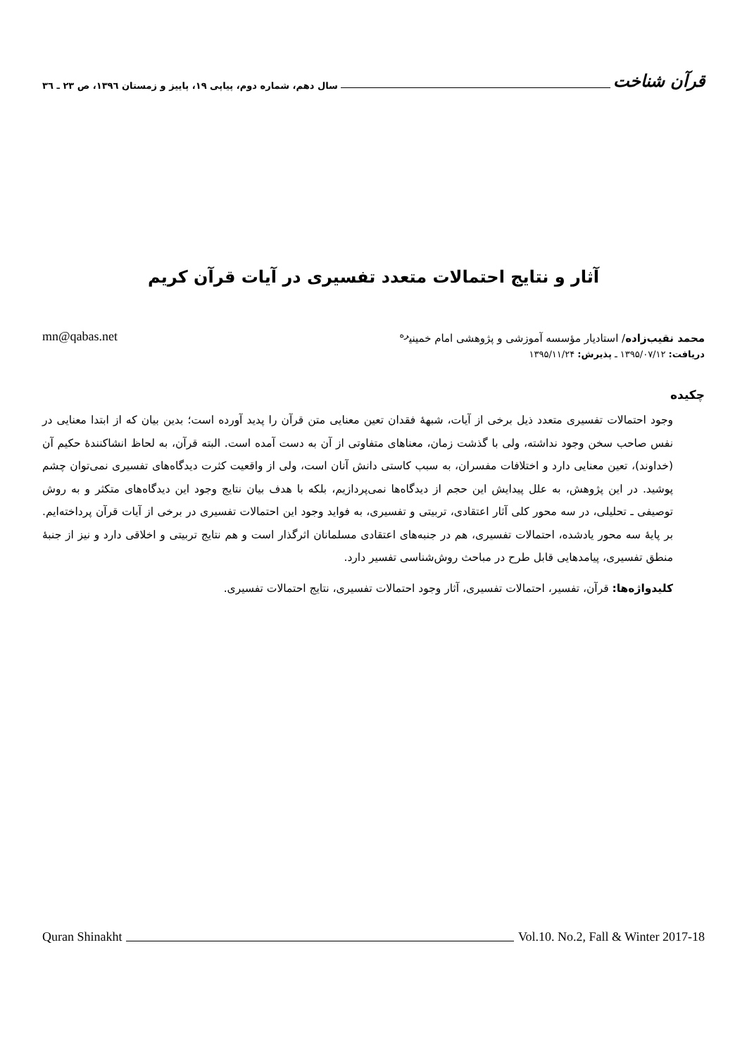قرآن شناخت سال دهم، شماره دوم، پیاپی ۱۹، پاییز و زمستان ۱۳۹٦، ص ۲۳ ـ ۳٦
آثار و نتایج احتمالات متعدد تفسیری در آیات قرآن کریم
محمد نقیب‌زاده/ استادیار مؤسسه آموزشی و پژوهشی امام خمینی<sup>ره</sup> mn@qabas.net
دریافت: ۱۳۹۵/۰۷/۱۲ ـ پذیرش: ۱۳۹۵/۱۱/۲۴
چکیده
وجود احتمالات تفسیری متعدد ذیل برخی از آیات، شبهۀ فقدان تعین معنایی متن قرآن را پدید آورده است؛ بدین بیان که از ابتدا معنایی در نفس صاحب سخن وجود نداشته، ولی با گذشت زمان، معناهای متفاوتی از آن به دست آمده است. البته قرآن، به لحاظ انشاکنندۀ حکیم آن (خداوند)، تعین معنایی دارد و اختلافات مفسران، به سبب کاستی دانش آنان است، ولی از واقعیت کثرت دیدگاه‌های تفسیری نمی‌توان چشم پوشید. در این پژوهش، به علل پیدایش این حجم از دیدگاه‌ها نمی‌پردازیم، بلکه با هدف بیان نتایج وجود این دیدگاه‌های متکثر و به روش توصیفی ـ تحلیلی، در سه محور کلی آثار اعتقادی، تربیتی و تفسیری، به فواید وجود این احتمالات تفسیری در برخی از آیات قرآن پرداخته‌ایم. بر پایۀ سه محور یادشده، احتمالات تفسیری، هم در جنبه‌های اعتقادی مسلمانان اثرگذار است و هم نتایج تربیتی و اخلاقی دارد و نیز از جنبۀ منطق تفسیری، پیامدهایی قابل طرح در مباحث روش‌شناسی تفسیر دارد.
کلیدواژه‌ها: قرآن، تفسیر، احتمالات تفسیری، آثار وجود احتمالات تفسیری، نتایج احتمالات تفسیری.
Quran Shinakht Vol.10. No.2, Fall & Winter 2017-18